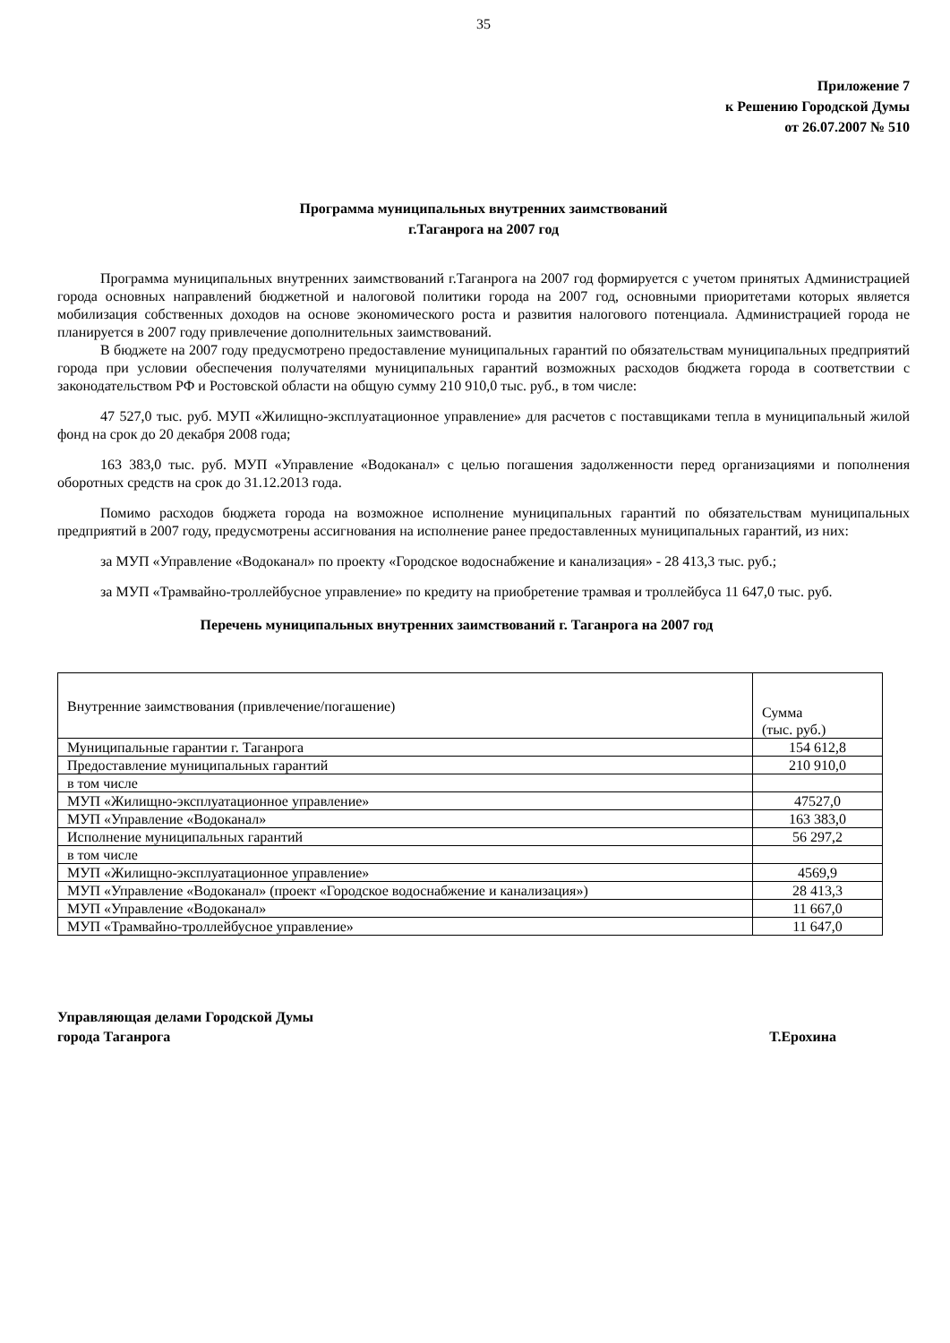35
Приложение 7
к Решению Городской Думы
от 26.07.2007 № 510
Программа муниципальных внутренних заимствований
г.Таганрога на 2007 год
Программа муниципальных внутренних заимствований г.Таганрога на 2007 год формируется с учетом принятых Администрацией города основных направлений бюджетной и налоговой политики города на 2007 год, основными приоритетами которых является мобилизация собственных доходов на основе экономического роста и развития налогового потенциала. Администрацией города не планируется в 2007 году привлечение дополнительных заимствований.
В бюджете на 2007 году предусмотрено предоставление муниципальных гарантий по обязательствам муниципальных предприятий города при условии обеспечения получателями муниципальных гарантий возможных расходов бюджета города в соответствии с законодательством РФ и Ростовской области на общую сумму 210 910,0 тыс. руб., в том числе:
47 527,0 тыс. руб. МУП «Жилищно-эксплуатационное управление» для расчетов с поставщиками тепла в муниципальный жилой фонд на срок до 20 декабря 2008 года;
163 383,0 тыс. руб. МУП «Управление «Водоканал» с целью погашения задолженности перед организациями и пополнения оборотных средств на срок до 31.12.2013 года.
Помимо расходов бюджета города на возможное исполнение муниципальных гарантий по обязательствам муниципальных предприятий в 2007 году, предусмотрены ассигнования на исполнение ранее предоставленных муниципальных гарантий, из них:
за МУП «Управление «Водоканал» по проекту «Городское водоснабжение и канализация» - 28 413,3 тыс. руб.;
за МУП «Трамвайно-троллейбусное управление» по кредиту на приобретение трамвая и троллейбуса 11 647,0 тыс. руб.
Перечень муниципальных внутренних заимствований г. Таганрога на 2007 год
| Внутренние заимствования (привлечение/погашение) | Сумма (тыс. руб.) |
| Муниципальные гарантии г. Таганрога | 154 612,8 |
| Предоставление муниципальных гарантий | 210 910,0 |
| в том числе | |
| МУП «Жилищно-эксплуатационное управление» | 47527,0 |
| МУП «Управление «Водоканал» | 163 383,0 |
| Исполнение муниципальных гарантий | 56 297,2 |
| в том числе | |
| МУП «Жилищно-эксплуатационное управление» | 4569,9 |
| МУП «Управление «Водоканал» (проект «Городское водоснабжение и канализация») | 28 413,3 |
| МУП «Управление «Водоканал» | 11 667,0 |
| МУП «Трамвайно-троллейбусное управление» | 11 647,0 |
Управляющая делами Городской Думы
города Таганрога
Т.Ерохина